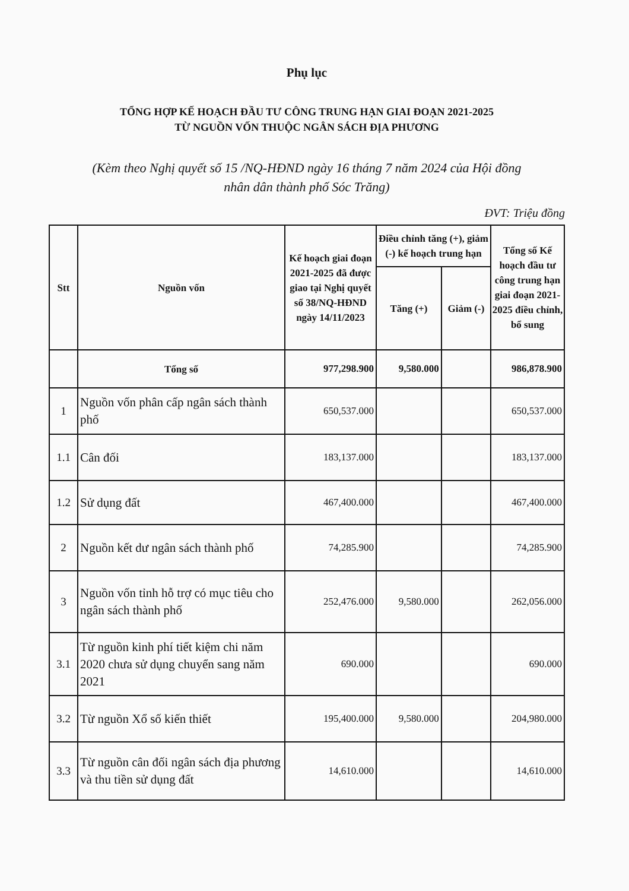Phụ lục
TỔNG HỢP KẾ HOẠCH ĐẦU TƯ CÔNG TRUNG HẠN GIAI ĐOẠN 2021-2025
TỪ NGUỒN VỐN THUỘC NGÂN SÁCH ĐỊA PHƯƠNG
(Kèm theo Nghị quyết số 15 /NQ-HĐND ngày 16 tháng 7 năm 2024 của Hội đồng
nhân dân thành phố Sóc Trăng)
ĐVT: Triệu đồng
| Stt | Nguồn vốn | Kế hoạch giai đoạn 2021-2025 đã được giao tại Nghị quyết số 38/NQ-HĐND ngày 14/11/2023 | Điều chỉnh tăng (+), giảm (-) kế hoạch trung hạn | | Tổng số Kế hoạch đầu tư công trung hạn giai đoạn 2021-2025 điều chỉnh, bổ sung |
| --- | --- | --- | --- | --- | --- |
| | | | Tăng (+) | Giảm (-) | |
| | Tổng số | 977,298.900 | 9,580.000 | | 986,878.900 |
| 1 | Nguồn vốn phân cấp ngân sách thành phố | 650,537.000 | | | 650,537.000 |
| 1.1 | Cân đối | 183,137.000 | | | 183,137.000 |
| 1.2 | Sử dụng đất | 467,400.000 | | | 467,400.000 |
| 2 | Nguồn kết dư ngân sách thành phố | 74,285.900 | | | 74,285.900 |
| 3 | Nguồn vốn tỉnh hỗ trợ có mục tiêu cho ngân sách thành phố | 252,476.000 | 9,580.000 | | 262,056.000 |
| 3.1 | Từ nguồn kinh phí tiết kiệm chi năm 2020 chưa sử dụng chuyển sang năm 2021 | 690.000 | | | 690.000 |
| 3.2 | Từ nguồn Xổ số kiến thiết | 195,400.000 | 9,580.000 | | 204,980.000 |
| 3.3 | Từ nguồn cân đối ngân sách địa phương và thu tiền sử dụng đất | 14,610.000 | | | 14,610.000 |